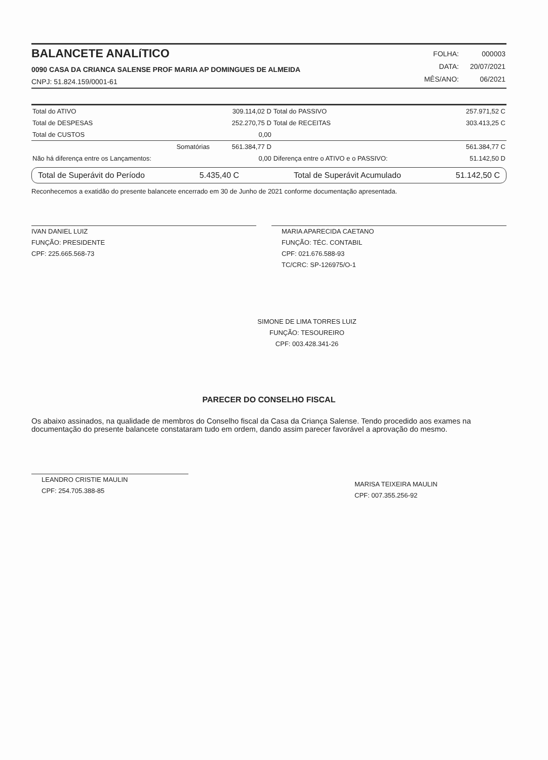BALANCETE ANALíTICO
0090 CASA DA CRIANCA SALENSE PROF MARIA AP DOMINGUES DE ALMEIDA
CNPJ: 51.824.159/0001-61
| FOLHA: | 000003 |
| DATA: | 20/07/2021 |
| MÊS/ANO: | 06/2021 |
| Total do ATIVO | 309.114,02 D | Total do PASSIVO | 257.971,52 C |
| Total de DESPESAS | 252.270,75 D | Total de RECEITAS | 303.413,25 C |
| Total de CUSTOS | 0,00 | | |
| Somatórias | 561.384,77 D | | 561.384,77 C |
| Não há diferença entre os Lançamentos: | 0,00 | Diferença entre o ATIVO e o PASSIVO: | 51.142,50 D |
Total de Superávit do Período 5.435,40 C Total de Superávit Acumulado 51.142,50 C
Reconhecemos a exatidão do presente balancete encerrado em 30 de Junho de 2021 conforme documentação apresentada.
IVAN DANIEL LUIZ
FUNÇÃO: PRESIDENTE
CPF: 225.665.568-73
MARIA APARECIDA CAETANO
FUNÇÃO: TÉC. CONTABIL
CPF: 021.676.588-93
TC/CRC: SP-126975/O-1
SIMONE DE LIMA TORRES LUIZ
FUNÇÃO: TESOUREIRO
CPF: 003.428.341-26
PARECER DO CONSELHO FISCAL
Os abaixo assinados, na qualidade de membros do Conselho fiscal da Casa da Criança Salense. Tendo procedido aos exames na documentação do presente balancete constataram tudo em ordem, dando assim parecer favorável a aprovação do mesmo.
LEANDRO CRISTIE MAULIN
CPF: 254.705.388-85
MARISA TEIXEIRA MAULIN
CPF: 007.355.256-92